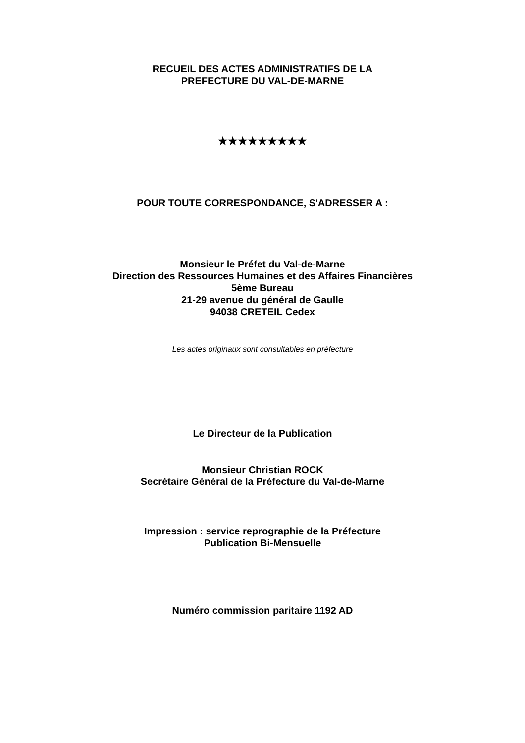RECUEIL DES ACTES ADMINISTRATIFS DE LA
PREFECTURE DU VAL-DE-MARNE
★★★★★★★★★
POUR TOUTE CORRESPONDANCE, S'ADRESSER A :
Monsieur le Préfet du Val-de-Marne
Direction des Ressources Humaines et des Affaires Financières
5ème Bureau
21-29 avenue du général de Gaulle
94038 CRETEIL Cedex
Les actes originaux sont consultables en préfecture
Le Directeur de la Publication
Monsieur Christian ROCK
Secrétaire Général de la Préfecture du Val-de-Marne
Impression : service reprographie de la Préfecture
Publication Bi-Mensuelle
Numéro commission paritaire 1192 AD